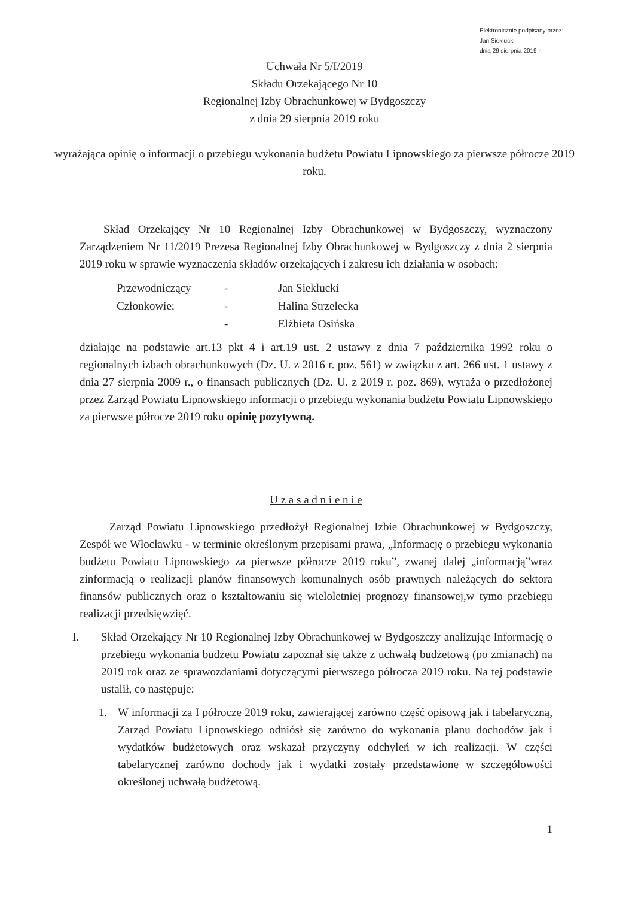Elektronicznie podpisany przez:
Jan Sieklucki
dnia 29 sierpnia 2019 r.
Uchwała Nr 5/I/2019
Składu Orzekającego Nr 10
Regionalnej Izby Obrachunkowej w Bydgoszczy
z dnia 29 sierpnia 2019 roku
wyrażająca opinię o informacji o przebiegu wykonania budżetu Powiatu Lipnowskiego za pierwsze półrocze 2019 roku.
Skład Orzekający Nr 10 Regionalnej Izby Obrachunkowej w Bydgoszczy, wyznaczony Zarządzeniem Nr 11/2019 Prezesa Regionalnej Izby Obrachunkowej w Bydgoszczy z dnia 2 sierpnia 2019 roku w sprawie wyznaczenia składów orzekających i zakresu ich działania w osobach:
| Przewodniczący | - | Jan Sieklucki |
| Członkowie: | - | Halina Strzelecka |
| | - | Elżbieta Osińska |
działając na podstawie art.13 pkt 4 i art.19 ust. 2 ustawy z dnia 7 października 1992 roku o regionalnych izbach obrachunkowych (Dz. U. z 2016 r. poz. 561) w związku z art. 266 ust. 1 ustawy z dnia 27 sierpnia 2009 r., o finansach publicznych (Dz. U. z 2019 r. poz. 869), wyraża o przedłożonej przez Zarząd Powiatu Lipnowskiego informacji o przebiegu wykonania budżetu Powiatu Lipnowskiego za pierwsze półrocze 2019 roku opinię pozytywną.
U z a s a d n i e n i e
Zarząd Powiatu Lipnowskiego przedłożył Regionalnej Izbie Obrachunkowej w Bydgoszczy, Zespół we Włocławku - w terminie określonym przepisami prawa, „Informację o przebiegu wykonania budżetu Powiatu Lipnowskiego za pierwsze półrocze 2019 roku”, zwanej dalej „informacją”wraz zinformacją o realizacji planów finansowych komunalnych osób prawnych należących do sektora finansów publicznych oraz o kształtowaniu się wieloletniej prognozy finansowej,w tymo przebiegu realizacji przedsięwzięć.
I. Skład Orzekający Nr 10 Regionalnej Izby Obrachunkowej w Bydgoszczy analizując Informację o przebiegu wykonania budżetu Powiatu zapoznał się także z uchwałą budżetową (po zmianach) na 2019 rok oraz ze sprawozdaniami dotyczącymi pierwszego półrocza 2019 roku. Na tej podstawie ustalił, co następuje:
1. W informacji za I półrocze 2019 roku, zawierającej zarówno część opisową jak i tabelaryczną, Zarząd Powiatu Lipnowskiego odniósł się zarówno do wykonania planu dochodów jak i wydatków budżetowych oraz wskazał przyczyny odchyleń w ich realizacji. W części tabelarycznej zarówno dochody jak i wydatki zostały przedstawione w szczegółowości określonej uchwałą budżetową.
1